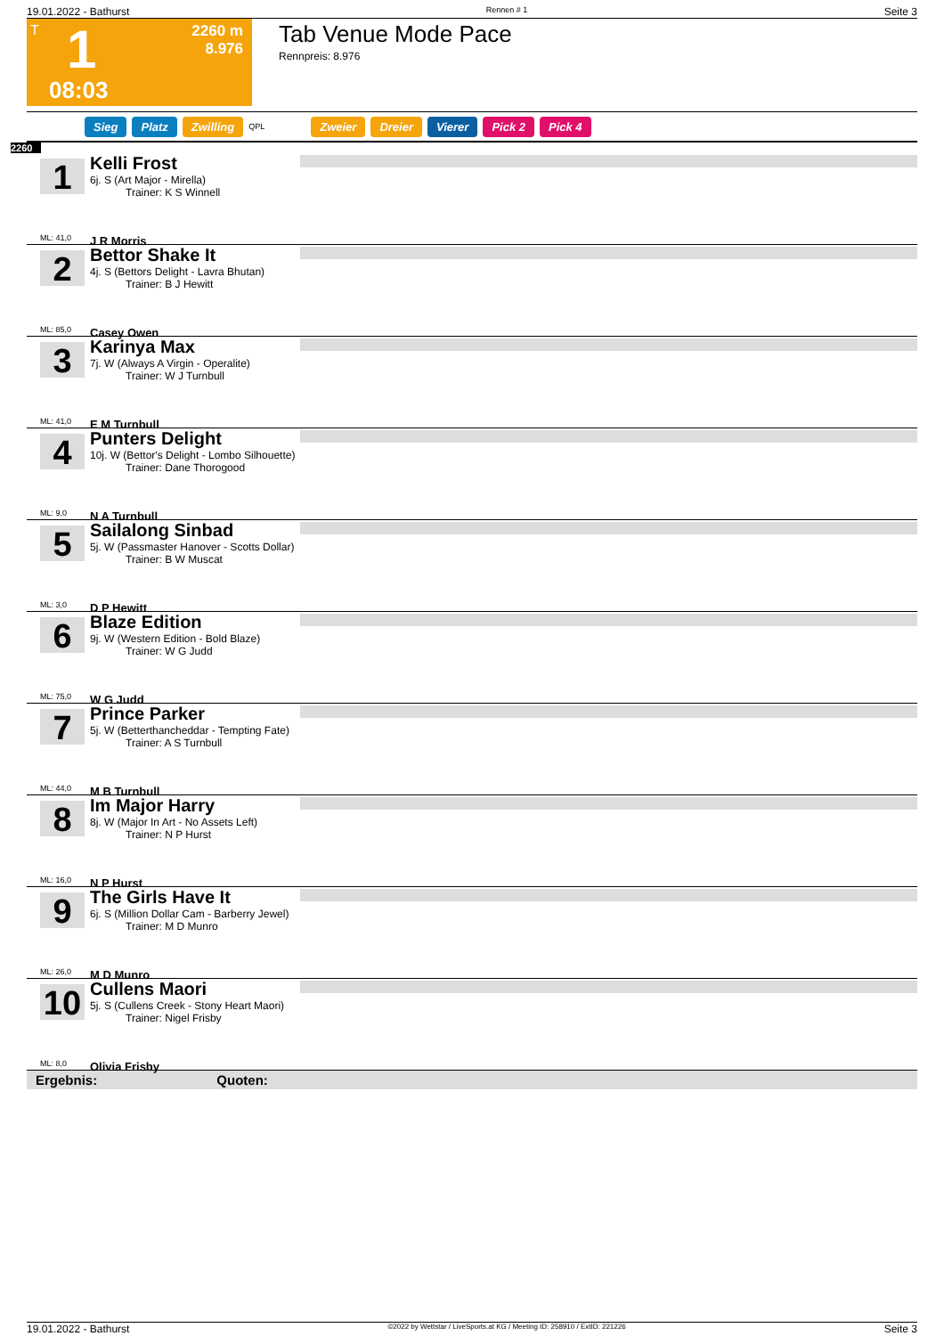19.01.2022 - Bathurst Rennen # 1 Seite 3
T 1
2260 m
8.976
08:03
Tab Venue Mode Pace
Rennpreis: 8.976
Sieg Platz Zwilling QPL Zweier Dreier Vierer Pick 2 Pick 4
2260
1
Kelli Frost
6j. S (Art Major - Mirella)
Trainer: K S Winnell
J R Morris
ML: 41,0
2
Bettor Shake It
4j. S (Bettors Delight - Lavra Bhutan)
Trainer: B J Hewitt
Casey Owen
ML: 85,0
3
Karinya Max
7j. W (Always A Virgin - Operalite)
Trainer: W J Turnbull
E M Turnbull
ML: 41,0
4
Punters Delight
10j. W (Bettor's Delight - Lombo Silhouette)
Trainer: Dane Thorogood
N A Turnbull
ML: 9,0
5
Sailalong Sinbad
5j. W (Passmaster Hanover - Scotts Dollar)
Trainer: B W Muscat
D P Hewitt
ML: 3,0
6
Blaze Edition
9j. W (Western Edition - Bold Blaze)
Trainer: W G Judd
W G Judd
ML: 75,0
7
Prince Parker
5j. W (Betterthancheddar - Tempting Fate)
Trainer: A S Turnbull
M B Turnbull
ML: 44,0
8
Im Major Harry
8j. W (Major In Art - No Assets Left)
Trainer: N P Hurst
N P Hurst
ML: 16,0
9
The Girls Have It
6j. S (Million Dollar Cam - Barberry Jewel)
Trainer: M D Munro
M D Munro
ML: 26,0
10
Cullens Maori
5j. S (Cullens Creek - Stony Heart Maori)
Trainer: Nigel Frisby
Olivia Frisby
ML: 8,0
Ergebnis: Quoten:
19.01.2022 - Bathurst ©2022 by Wettstar / LiveSports.at KG / Meeting ID: 258910 / ExtID: 221226 Seite 3